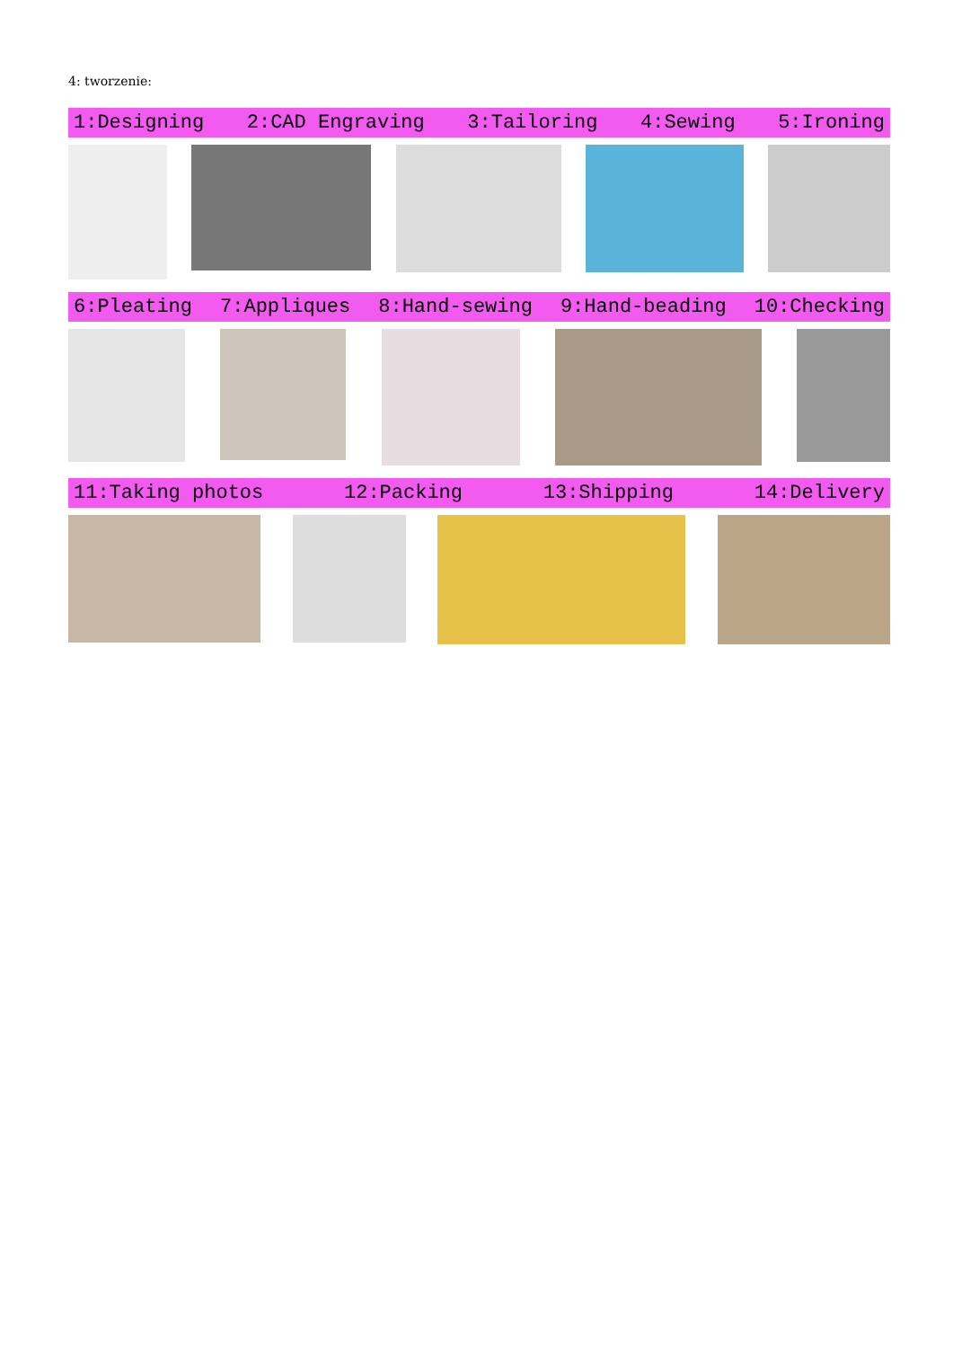4: tworzenie:
1:Designing 2:CAD Engraving 3:Tailoring 4:Sewing 5:Ironing
6:Pleating 7:Appliques 8:Hand-sewing 9:Hand-beading 10:Checking
11:Taking photos 12:Packing 13:Shipping 14:Delivery